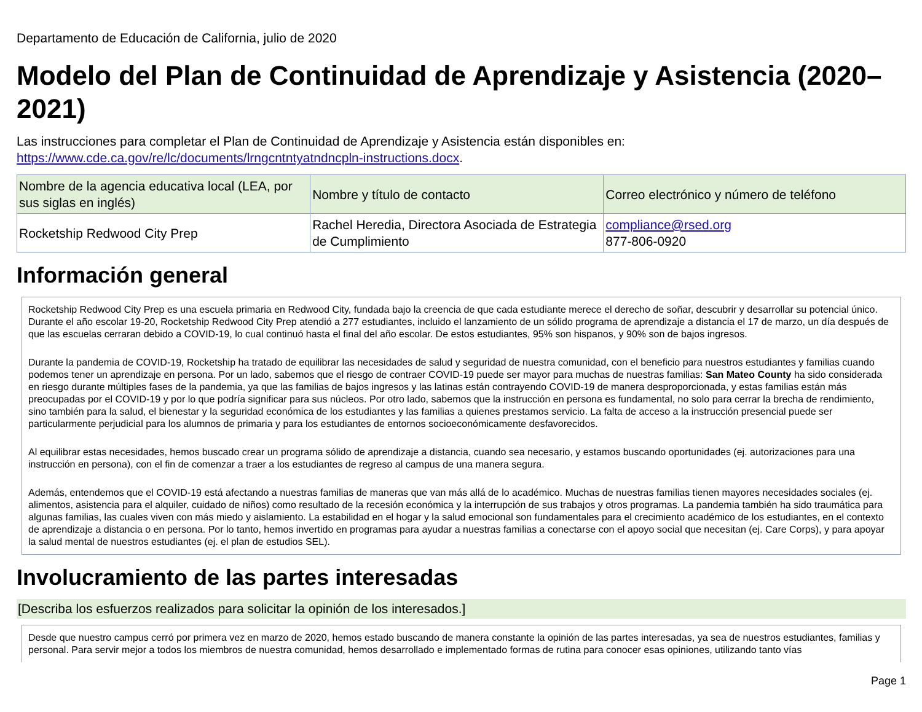Departamento de Educación de California, julio de 2020
Modelo del Plan de Continuidad de Aprendizaje y Asistencia (2020–2021)
Las instrucciones para completar el Plan de Continuidad de Aprendizaje y Asistencia están disponibles en: https://www.cde.ca.gov/re/lc/documents/lrngcntntyatndncpln-instructions.docx.
| Nombre de la agencia educativa local (LEA, por sus siglas en inglés) | Nombre y título de contacto | Correo electrónico y número de teléfono |
| --- | --- | --- |
| Rocketship Redwood City Prep | Rachel Heredia, Directora Asociada de Estrategia de Cumplimiento | compliance@rsed.org 877-806-0920 |
Información general
Rocketship Redwood City Prep es una escuela primaria en Redwood City, fundada bajo la creencia de que cada estudiante merece el derecho de soñar, descubrir y desarrollar su potencial único. Durante el año escolar 19-20, Rocketship Redwood City Prep atendió a 277 estudiantes, incluido el lanzamiento de un sólido programa de aprendizaje a distancia el 17 de marzo, un día después de que las escuelas cerraran debido a COVID-19, lo cual continuó hasta el final del año escolar. De estos estudiantes, 95% son hispanos, y 90% son de bajos ingresos.
Durante la pandemia de COVID-19, Rocketship ha tratado de equilibrar las necesidades de salud y seguridad de nuestra comunidad, con el beneficio para nuestros estudiantes y familias cuando podemos tener un aprendizaje en persona. Por un lado, sabemos que el riesgo de contraer COVID-19 puede ser mayor para muchas de nuestras familias: San Mateo County ha sido considerada en riesgo durante múltiples fases de la pandemia, ya que las familias de bajos ingresos y las latinas están contrayendo COVID-19 de manera desproporcionada, y estas familias están más preocupadas por el COVID-19 y por lo que podría significar para sus núcleos. Por otro lado, sabemos que la instrucción en persona es fundamental, no solo para cerrar la brecha de rendimiento, sino también para la salud, el bienestar y la seguridad económica de los estudiantes y las familias a quienes prestamos servicio. La falta de acceso a la instrucción presencial puede ser particularmente perjudicial para los alumnos de primaria y para los estudiantes de entornos socioeconómicamente desfavorecidos.
Al equilibrar estas necesidades, hemos buscado crear un programa sólido de aprendizaje a distancia, cuando sea necesario, y estamos buscando oportunidades (ej. autorizaciones para una instrucción en persona), con el fin de comenzar a traer a los estudiantes de regreso al campus de una manera segura.
Además, entendemos que el COVID-19 está afectando a nuestras familias de maneras que van más allá de lo académico. Muchas de nuestras familias tienen mayores necesidades sociales (ej. alimentos, asistencia para el alquiler, cuidado de niños) como resultado de la recesión económica y la interrupción de sus trabajos y otros programas. La pandemia también ha sido traumática para algunas familias, las cuales viven con más miedo y aislamiento. La estabilidad en el hogar y la salud emocional son fundamentales para el crecimiento académico de los estudiantes, en el contexto de aprendizaje a distancia o en persona. Por lo tanto, hemos invertido en programas para ayudar a nuestras familias a conectarse con el apoyo social que necesitan (ej. Care Corps), y para apoyar la salud mental de nuestros estudiantes (ej. el plan de estudios SEL).
Involucramiento de las partes interesadas
[Describa los esfuerzos realizados para solicitar la opinión de los interesados.]
Desde que nuestro campus cerró por primera vez en marzo de 2020, hemos estado buscando de manera constante la opinión de las partes interesadas, ya sea de nuestros estudiantes, familias y personal. Para servir mejor a todos los miembros de nuestra comunidad, hemos desarrollado e implementado formas de rutina para conocer esas opiniones, utilizando tanto vías
Page 1